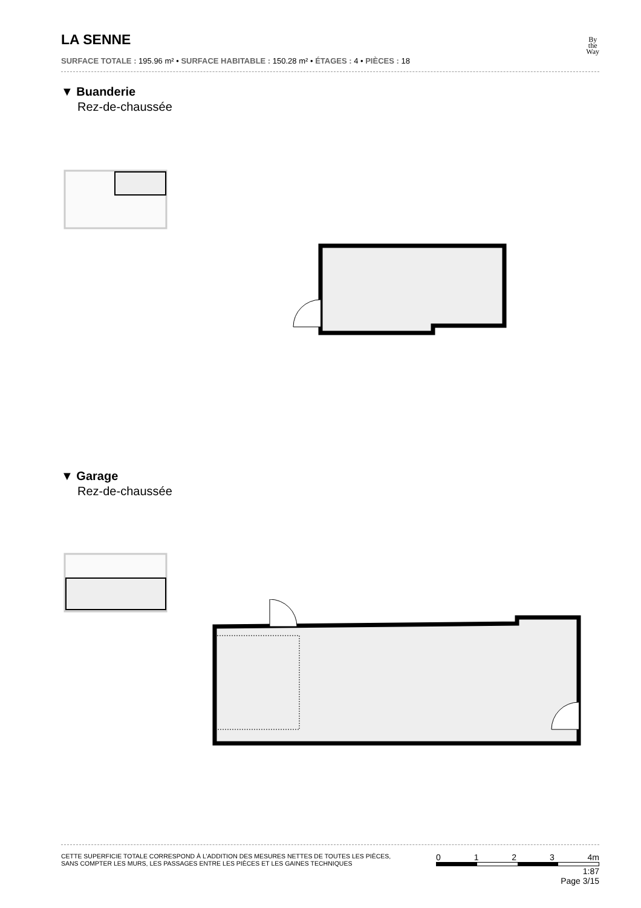LA SENNE
SURFACE TOTALE : 195.96 m² • SURFACE HABITABLE : 150.28 m² • ÉTAGES : 4 • PIÈCES : 18
By
the
Way
▼ Buanderie
Rez-de-chaussée
▼ Garage
Rez-de-chaussée
CETTE SUPERFICIE TOTALE CORRESPOND À L’ADDITION DES MESURES NETTES DE TOUTES LES PIÈCES,
SANS COMPTER LES MURS, LES PASSAGES ENTRE LES PIÈCES ET LES GAINES TECHNIQUES
0 1 2 3 4m
1:87
Page 3/15